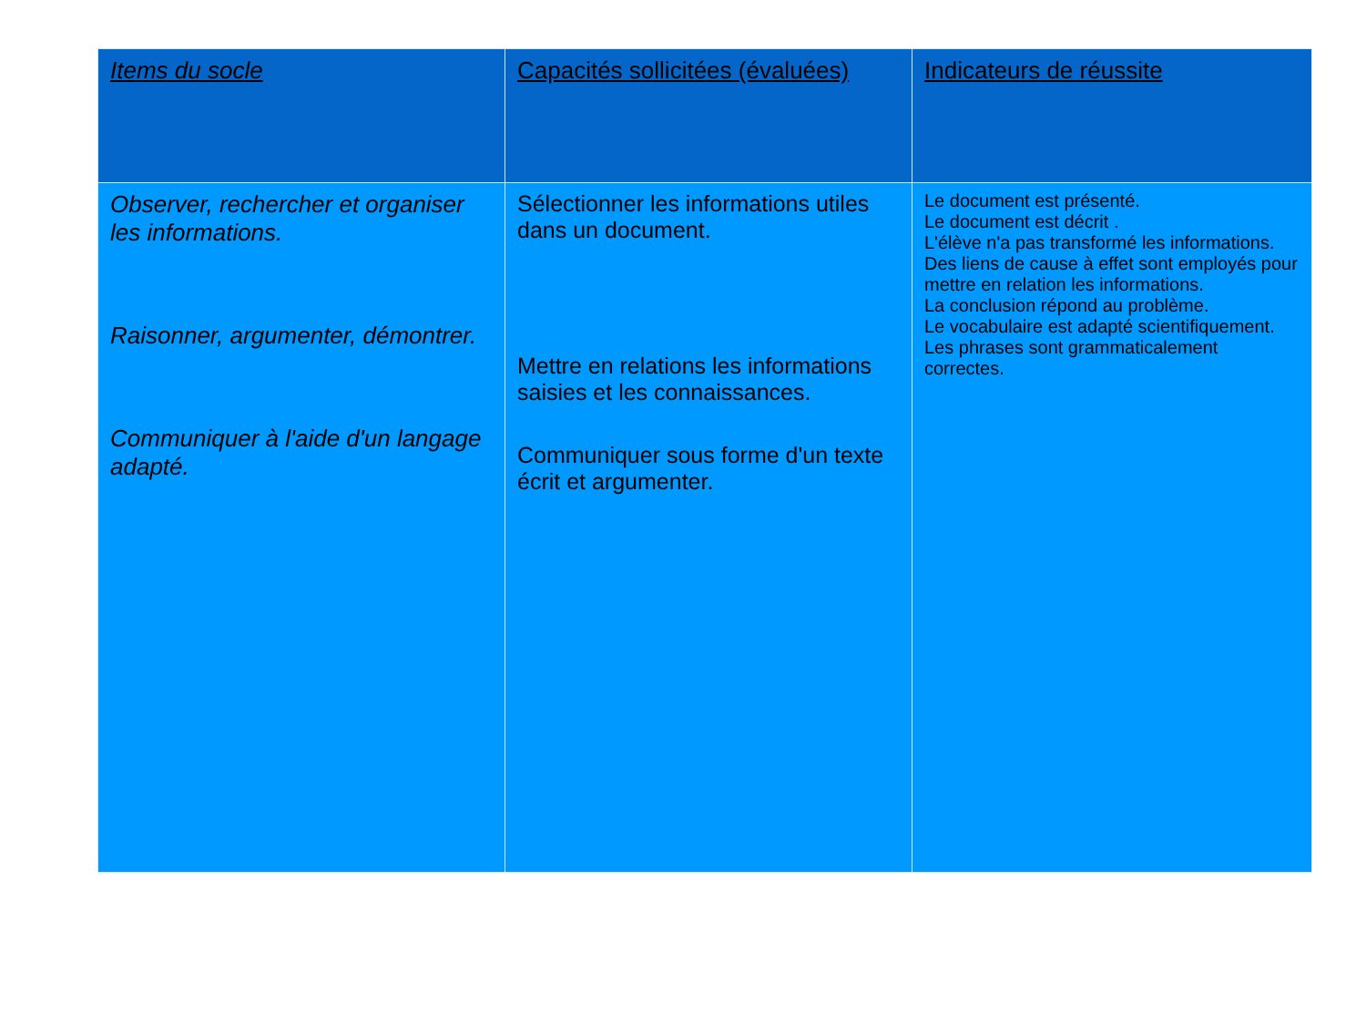| Items du socle | Capacités sollicitées (évaluées) | Indicateurs de réussite |
| --- | --- | --- |
| Observer, rechercher et organiser les informations. Raisonner, argumenter, démontrer. Communiquer à l'aide d'un langage adapté. | Sélectionner les informations utiles dans un document. Mettre en relations les informations saisies et les connaissances. Communiquer sous forme d'un texte écrit et argumenter. | Le document est présenté. Le document est décrit . L'élève n'a pas transformé les informations. Des liens de cause à effet sont employés pour mettre en relation les informations. La conclusion répond au problème. Le vocabulaire est adapté scientifiquement. Les phrases sont grammaticalement correctes. |